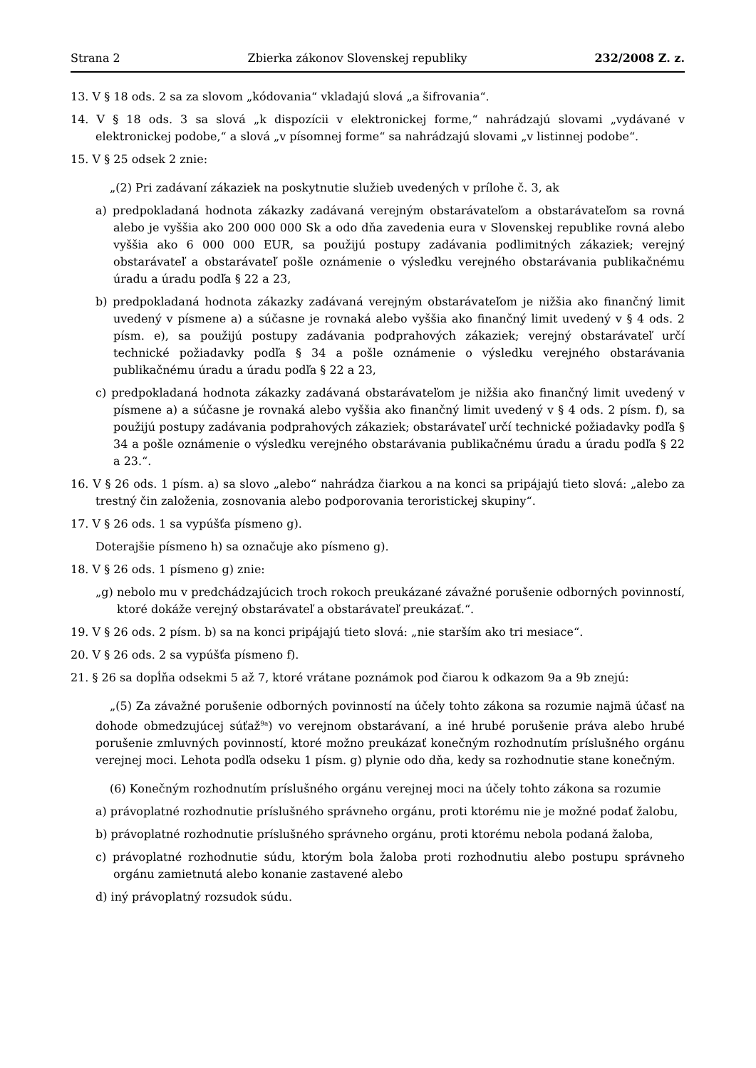Strana 2 Zbierka zákonov Slovenskej republiky 232/2008 Z. z.
13. V § 18 ods. 2 sa za slovom „kódovania“ vkladajú slová „a šifrovania“.
14. V § 18 ods. 3 sa slová „k dispozícii v elektronickej forme,“ nahrádzajú slovami „vydávané v elektronickej podobe,“ a slová „v písomnej forme“ sa nahrádzajú slovami „v listinnej podobe“.
15. V § 25 odsek 2 znie:
„(2) Pri zadávaní zákaziek na poskytnutie služieb uvedených v prílohe č. 3, ak
a) predpokladaná hodnota zákazky zadávaná verejným obstarávateľom a obstarávateľom sa rovná alebo je vyššia ako 200 000 000 Sk a odo dňa zavedenia eura v Slovenskej republike rovná alebo vyššia ako 6 000 000 EUR, sa použijú postupy zadávania podlimitných zákaziek; verejný obstarávateľ a obstarávateľ pošle oznámenie o výsledku verejného obstarávania publikačnému úradu a úradu podľa § 22 a 23,
b) predpokladaná hodnota zákazky zadávaná verejným obstarávateľom je nižšia ako finančný limit uvedený v písmene a) a súčasne je rovnaká alebo vyššia ako finančný limit uvedený v § 4 ods. 2 písm. e), sa použijú postupy zadávania podprahových zákaziek; verejný obstarávateľ určí technické požiadavky podľa § 34 a pošle oznámenie o výsledku verejného obstarávania publikačnému úradu a úradu podľa § 22 a 23,
c) predpokladaná hodnota zákazky zadávaná obstarávateľom je nižšia ako finančný limit uvedený v písmene a) a súčasne je rovnaká alebo vyššia ako finančný limit uvedený v § 4 ods. 2 písm. f), sa použijú postupy zadávania podprahových zákaziek; obstarávateľ určí technické požiadavky podľa § 34 a pošle oznámenie o výsledku verejného obstarávania publikačnému úradu a úradu podľa § 22 a 23.“.
16. V § 26 ods. 1 písm. a) sa slovo „alebo“ nahrádza čiarkou a na konci sa pripájajú tieto slová: „alebo za trestný čin založenia, zosnovania alebo podporovania teroristickej skupiny“.
17. V § 26 ods. 1 sa vypúšťa písmeno g).
Doterajšie písmeno h) sa označuje ako písmeno g).
18. V § 26 ods. 1 písmeno g) znie:
„g) nebolo mu v predchádzajúcich troch rokoch preukázané závažné porušenie odborných povinností, ktoré dokáže verejný obstarávateľ a obstarávateľ preukázať.“.
19. V § 26 ods. 2 písm. b) sa na konci pripájajú tieto slová: „nie starším ako tri mesiace“.
20. V § 26 ods. 2 sa vypúšťa písmeno f).
21. § 26 sa dopĺňa odsekmi 5 až 7, ktoré vrátane poznámok pod čiarou k odkazom 9a a 9b znejú:
„(5) Za závažné porušenie odborných povinností na účely tohto zákona sa rozumie najmä účasť na dohode obmedzujúcej súťaž<sup>9a</sup>) vo verejnom obstarávaní, a iné hrubé porušenie práva alebo hrubé porušenie zmluvných povinností, ktoré možno preukázať konečným rozhodnutím príslušného orgánu verejnej moci. Lehota podľa odseku 1 písm. g) plynie odo dňa, kedy sa rozhodnutie stane konečným.
(6) Konečným rozhodnutím príslušného orgánu verejnej moci na účely tohto zákona sa rozumie
a) právoplatné rozhodnutie príslušného správneho orgánu, proti ktorému nie je možné podať žalobu,
b) právoplatné rozhodnutie príslušného správneho orgánu, proti ktorému nebola podaná žaloba,
c) právoplatné rozhodnutie súdu, ktorým bola žaloba proti rozhodnutiu alebo postupu správneho orgánu zamietnutá alebo konanie zastavené alebo
d) iný právoplatný rozsudok súdu.